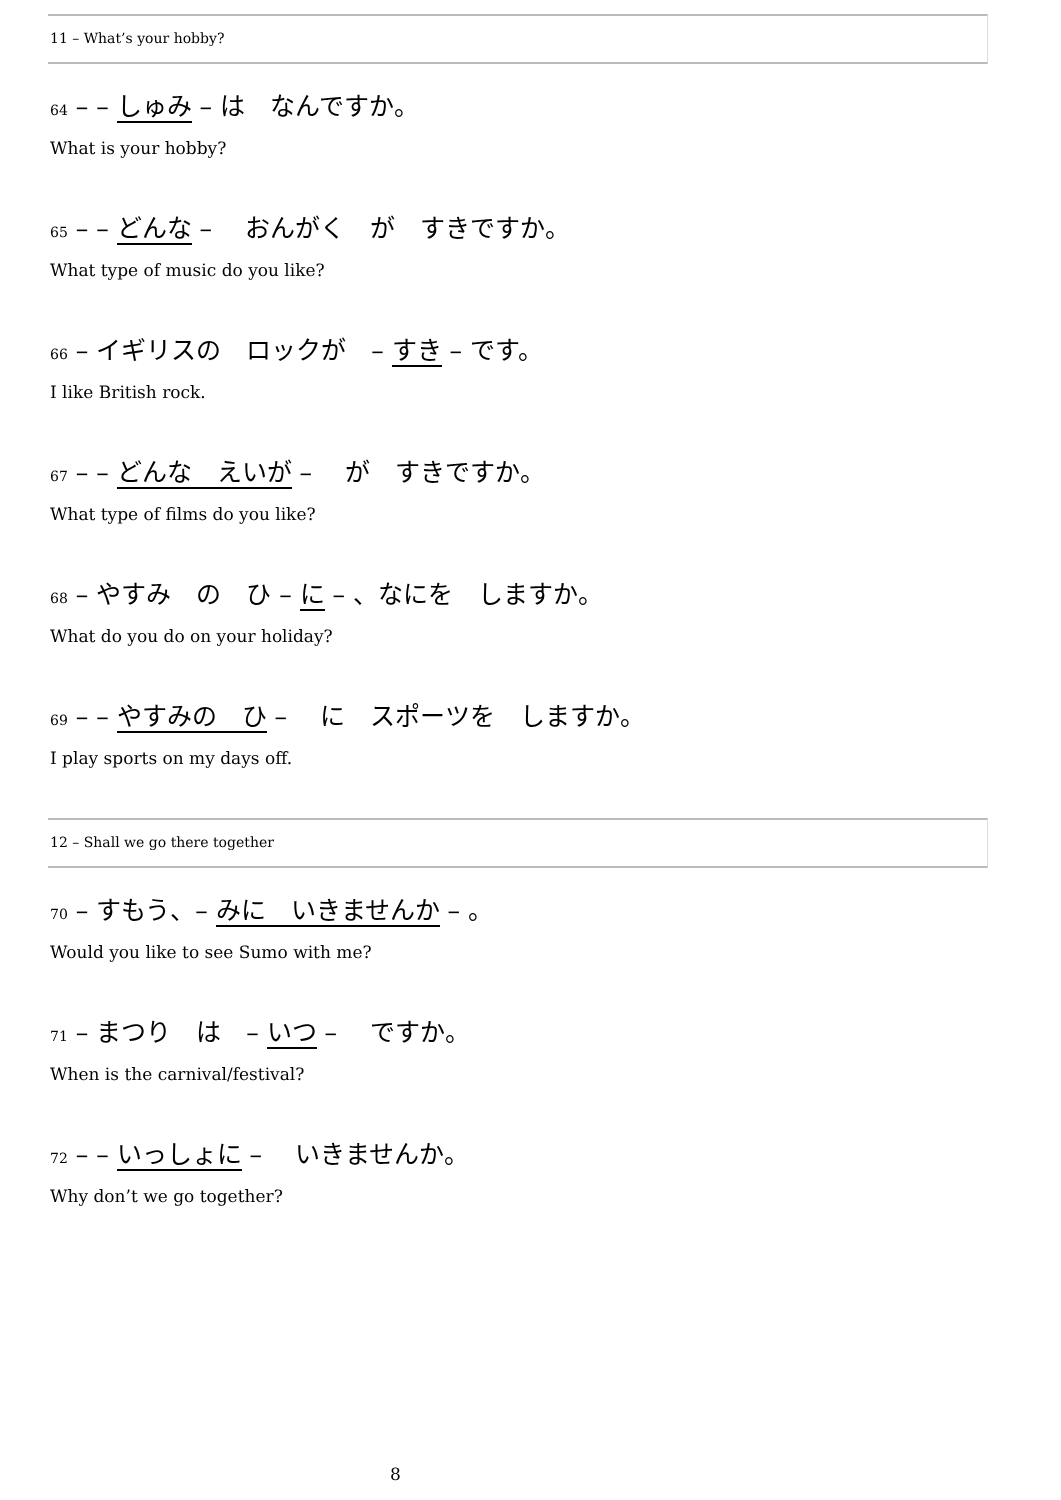11 – What’s your hobby?
64 – – しゅみ – は　なんですか。
What is your hobby?
65 – – どんな – 　おんがく　が　すきですか。
What type of music do you like?
66 – イギリスの　ロックが　– すき – です。
I like British rock.
67 – – どんな　えいが – 　が　すきですか。
What type of films do you like?
68 – やすみ　の　ひ – に – 、なにを　しますか。
What do you do on your holiday?
69 – – やすみの　ひ – 　に　スポーツを　しますか。
I play sports on my days off.
12 – Shall we go there together
70 – すもう、– みに　いきませんか – 。
Would you like to see Sumo with me?
71 – まつり　は　– いつ – 　ですか。
When is the carnival/festival?
72 – – いっしょに – 　いきませんか。
Why don’t we go together?
8